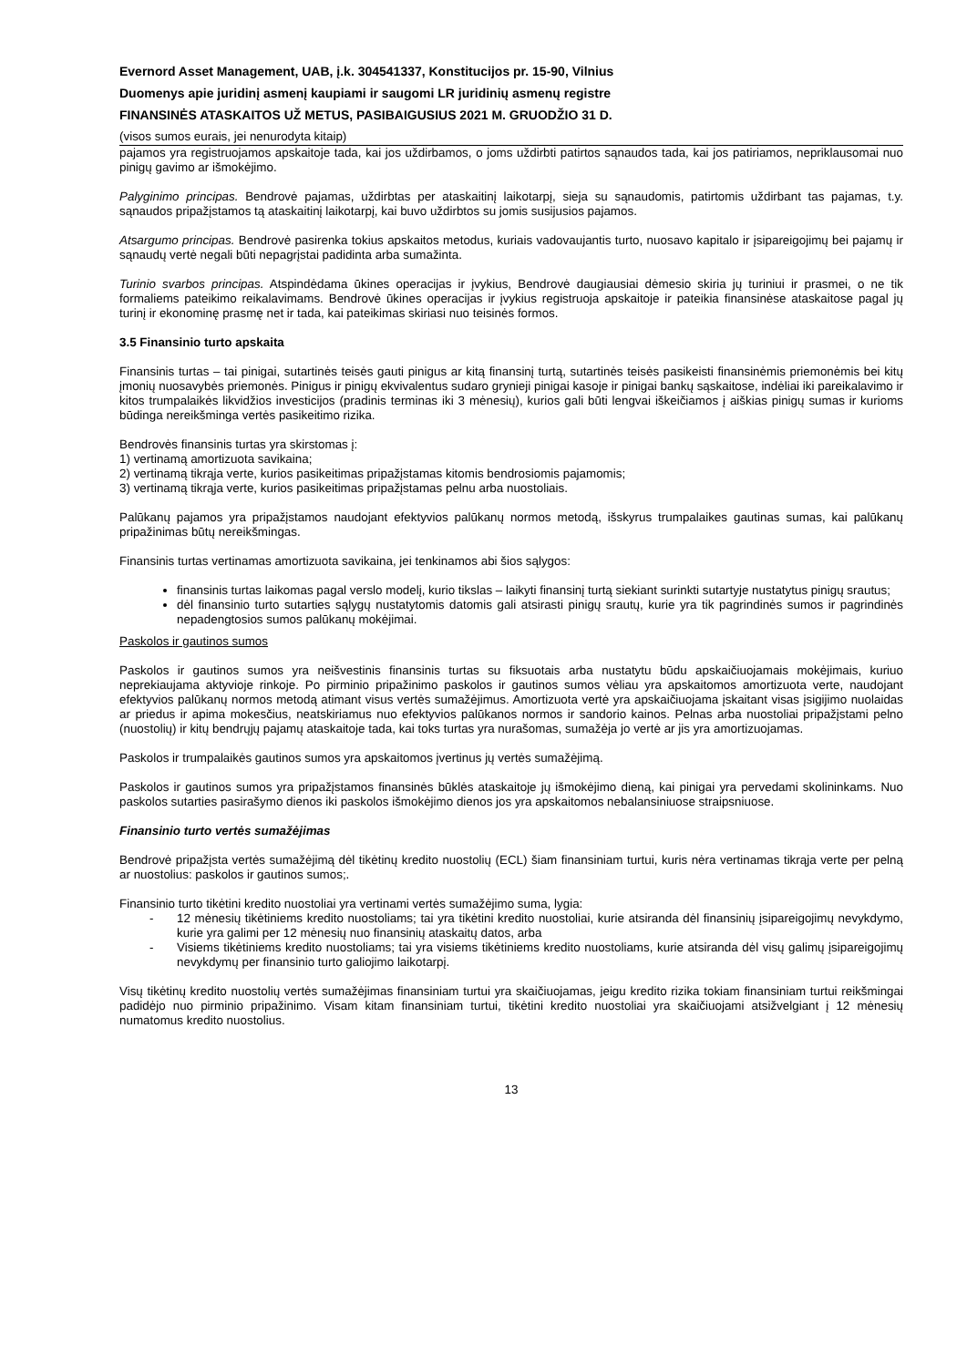Evernord Asset Management, UAB, į.k. 304541337, Konstitucijos pr. 15-90, Vilnius
Duomenys apie juridinį asmenį kaupiami ir saugomi LR juridinių asmenų registre
FINANSINĖS ATASKAITOS UŽ METUS, PASIBAIGUSIUS 2021 M. GRUODŽIO 31 D.
(visos sumos eurais, jei nenurodyta kitaip)
pajamos yra registruojamos apskaitoje tada, kai jos uždirbamos, o joms uždirbti patirtos sąnaudos tada, kai jos patiriamos, nepriklausomai nuo pinigų gavimo ar išmokėjimo.
Palyginimo principas. Bendrovė pajamas, uždirbtas per ataskaitinį laikotarpį, sieja su sąnaudomis, patirtomis uždirbant tas pajamas, t.y. sąnaudos pripažįstamos tą ataskaitinį laikotarpį, kai buvo uždirbtos su jomis susijusios pajamos.
Atsargumo principas. Bendrovė pasirenka tokius apskaitos metodus, kuriais vadovaujantis turto, nuosavo kapitalo ir įsipareigojimų bei pajamų ir sąnaudų vertė negali būti nepagrįstai padidinta arba sumažinta.
Turinio svarbos principas. Atspindėdama ūkines operacijas ir įvykius, Bendrovė daugiausiai dėmesio skiria jų turiniui ir prasmei, o ne tik formaliems pateikimo reikalavimams. Bendrovė ūkines operacijas ir įvykius registruoja apskaitoje ir pateikia finansinėse ataskaitose pagal jų turinį ir ekonominę prasmę net ir tada, kai pateikimas skiriasi nuo teisinės formos.
3.5 Finansinio turto apskaita
Finansinis turtas – tai pinigai, sutartinės teisės gauti pinigus ar kitą finansinį turtą, sutartinės teisės pasikeisti finansinėmis priemonėmis bei kitų įmonių nuosavybės priemonės. Pinigus ir pinigų ekvivalentus sudaro grynieji pinigai kasoje ir pinigai bankų sąskaitose, indėliai iki pareikalavimo ir kitos trumpalaikės likvidžios investicijos (pradinis terminas iki 3 mėnesių), kurios gali būti lengvai iškeičiamos į aiškias pinigų sumas ir kurioms būdinga nereikšminga vertės pasikeitimo rizika.
Bendrovės finansinis turtas yra skirstomas į:
1) vertinamą amortizuota savikaina;
2) vertinamą tikrąja verte, kurios pasikeitimas pripažįstamas kitomis bendrosiomis pajamomis;
3) vertinamą tikrąja verte, kurios pasikeitimas pripažįstamas pelnu arba nuostoliais.
Palūkanų pajamos yra pripažįstamos naudojant efektyvios palūkanų normos metodą, išskyrus trumpalaikes gautinas sumas, kai palūkanų pripažinimas būtų nereikšmingas.
Finansinis turtas vertinamas amortizuota savikaina, jei tenkinamos abi šios sąlygos:
finansinis turtas laikomas pagal verslo modelį, kurio tikslas – laikyti finansinį turtą siekiant surinkti sutartyje nustatytus pinigų srautus;
dėl finansinio turto sutarties sąlygų nustatytomis datomis gali atsirasti pinigų srautų, kurie yra tik pagrindinės sumos ir pagrindinės nepadengtosios sumos palūkanų mokėjimai.
Paskolos ir gautinos sumos
Paskolos ir gautinos sumos yra neišvestinis finansinis turtas su fiksuotais arba nustatytu būdu apskaičiuojamais mokėjimais, kuriuo neprekiaujama aktyvioje rinkoje. Po pirminio pripažinimo paskolos ir gautinos sumos vėliau yra apskaitomos amortizuota verte, naudojant efektyvios palūkanų normos metodą atimant visus vertės sumažėjimus. Amortizuota vertė yra apskaičiuojama įskaitant visas įsigijimo nuolaidas ar priedus ir apima mokesčius, neatskiriamus nuo efektyvios palūkanos normos ir sandorio kainos. Pelnas arba nuostoliai pripažįstami pelno (nuostolių) ir kitų bendrųjų pajamų ataskaitoje tada, kai toks turtas yra nurašomas, sumažėja jo vertė ar jis yra amortizuojamas.
Paskolos ir trumpalaikės gautinos sumos yra apskaitomos įvertinus jų vertės sumažėjimą.
Paskolos ir gautinos sumos yra pripažįstamos finansinės būklės ataskaitoje jų išmokėjimo dieną, kai pinigai yra pervedami skolininkams. Nuo paskolos sutarties pasirašymo dienos iki paskolos išmokėjimo dienos jos yra apskaitomos nebalansiniuose straipsniuose.
Finansinio turto vertės sumažėjimas
Bendrovė pripažįsta vertės sumažėjimą dėl tikėtinų kredito nuostolių (ECL) šiam finansiniam turtui, kuris nėra vertinamas tikrąja verte per pelną ar nuostolius: paskolos ir gautinos sumos;.
Finansinio turto tikėtini kredito nuostoliai yra vertinami vertės sumažėjimo suma, lygia:
- 12 mėnesių tikėtiniems kredito nuostoliams; tai yra tikėtini kredito nuostoliai, kurie atsiranda dėl finansinių įsipareigojimų nevykdymo, kurie yra galimi per 12 mėnesių nuo finansinių ataskaitų datos, arba
- Visiems tikėtiniems kredito nuostoliams; tai yra visiems tikėtiniems kredito nuostoliams, kurie atsiranda dėl visų galimų įsipareigojimų nevykdymų per finansinio turto galiojimo laikotarpį.
Visų tikėtinų kredito nuostolių vertės sumažėjimas finansiniam turtui yra skaičiuojamas, jeigu kredito rizika tokiam finansiniam turtui reikšmingai padidėjo nuo pirminio pripažinimo. Visam kitam finansiniam turtui, tikėtini kredito nuostoliai yra skaičiuojami atsižvelgiant į 12 mėnesių numatomus kredito nuostolius.
13